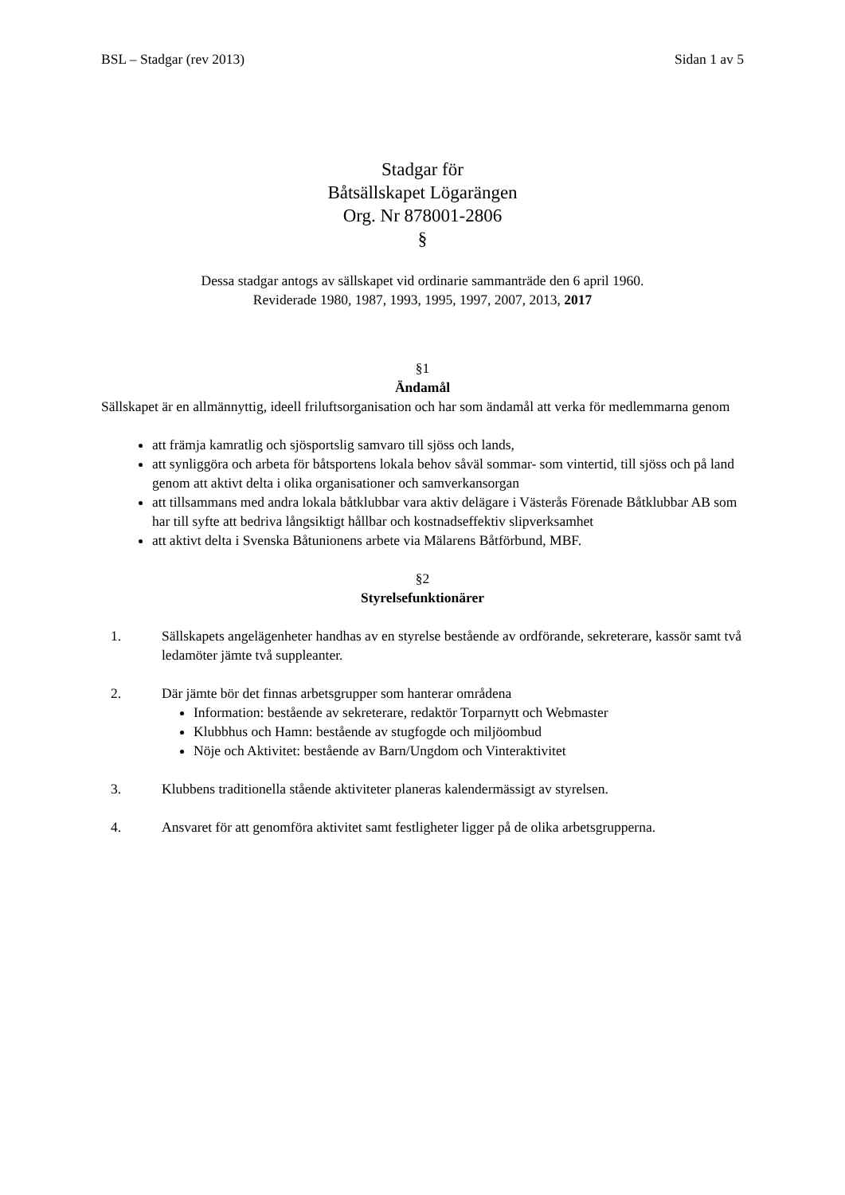BSL – Stadgar (rev 2013) Sidan 1 av 5
Stadgar för
Båtsällskapet Lögarängen
Org. Nr 878001-2806
§
Dessa stadgar antogs av sällskapet vid ordinarie sammanträde den 6 april 1960.
Reviderade 1980, 1987, 1993, 1995, 1997, 2007, 2013, 2017
§1
Ändamål
Sällskapet är en allmännyttig, ideell friluftsorganisation och har som ändamål att verka för medlemmarna genom
att främja kamratlig och sjösportslig samvaro till sjöss och lands,
att synliggöra och arbeta för båtsportens lokala behov såväl sommar- som vintertid, till sjöss och på land genom att aktivt delta i olika organisationer och samverkansorgan
att tillsammans med andra lokala båtklubbar vara aktiv delägare i Västerås Förenade Båtklubbar AB som har till syfte att bedriva långsiktigt hållbar och kostnadseffektiv slipverksamhet
att aktivt delta i Svenska Båtunionens arbete via Mälarens Båtförbund, MBF.
§2
Styrelsefunktionärer
1. Sällskapets angelägenheter handhas av en styrelse bestående av ordförande, sekreterare, kassör samt två ledamöter jämte två suppleanter.
2. Där jämte bör det finnas arbetsgrupper som hanterar områdena
Information: bestående av sekreterare, redaktör Torparnytt och Webmaster
Klubbhus och Hamn: bestående av stugfogde och miljöombud
Nöje och Aktivitet: bestående av Barn/Ungdom och Vinteraktivitet
3. Klubbens traditionella stående aktiviteter planeras kalendermässigt av styrelsen.
4. Ansvaret för att genomföra aktivitet samt festligheter ligger på de olika arbetsgrupperna.